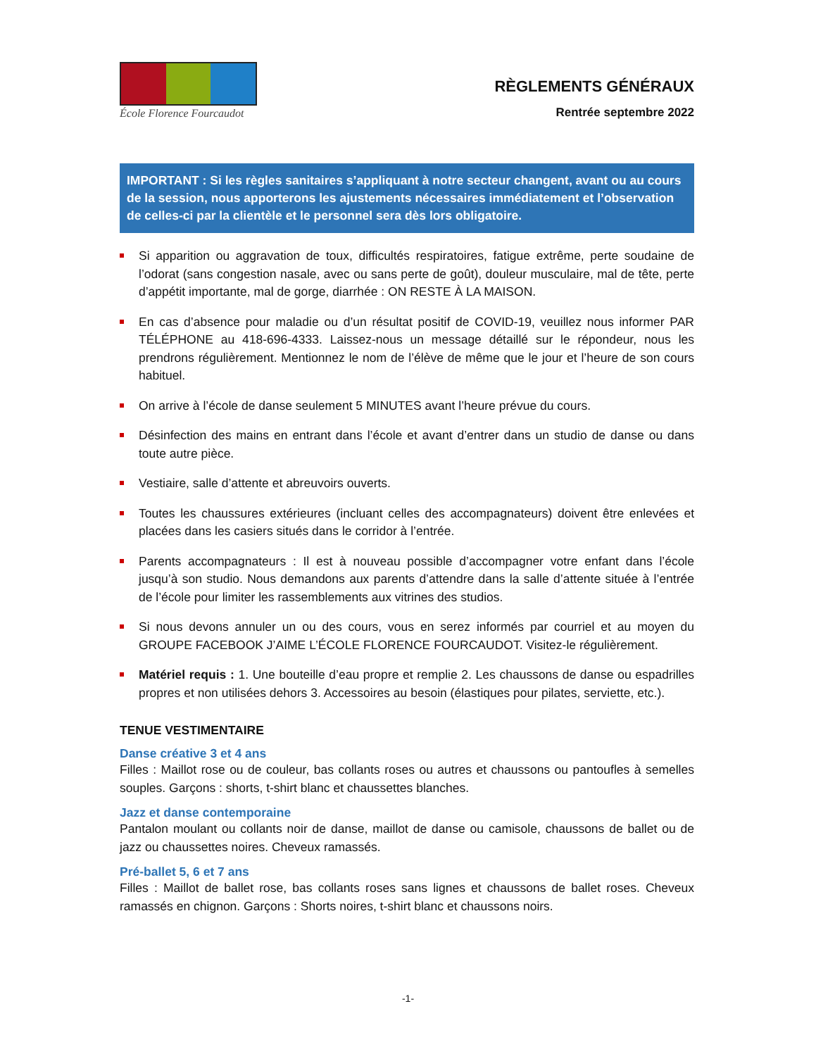École Florence Fourcaudot
RÈGLEMENTS GÉNÉRAUX
Rentrée septembre 2022
IMPORTANT : Si les règles sanitaires s’appliquant à notre secteur changent, avant ou au cours de la session, nous apporterons les ajustements nécessaires immédiatement et l’observation de celles-ci par la clientèle et le personnel sera dès lors obligatoire.
Si apparition ou aggravation de toux, difficultés respiratoires, fatigue extrême, perte soudaine de l’odorat (sans congestion nasale, avec ou sans perte de goût), douleur musculaire, mal de tête, perte d’appétit importante, mal de gorge, diarrhée : ON RESTE À LA MAISON.
En cas d’absence pour maladie ou d’un résultat positif de COVID-19, veuillez nous informer PAR TÉLÉPHONE au 418-696-4333. Laissez-nous un message détaillé sur le répondeur, nous les prendrons régulièrement. Mentionnez le nom de l’élève de même que le jour et l’heure de son cours habituel.
On arrive à l’école de danse seulement 5 MINUTES avant l’heure prévue du cours.
Désinfection des mains en entrant dans l’école et avant d’entrer dans un studio de danse ou dans toute autre pièce.
Vestiaire, salle d’attente et abreuvoirs ouverts.
Toutes les chaussures extérieures (incluant celles des accompagnateurs) doivent être enlevées et placées dans les casiers situés dans le corridor à l’entrée.
Parents accompagnateurs : Il est à nouveau possible d’accompagner votre enfant dans l’école jusqu’à son studio. Nous demandons aux parents d’attendre dans la salle d’attente située à l’entrée de l’école pour limiter les rassemblements aux vitrines des studios.
Si nous devons annuler un ou des cours, vous en serez informés par courriel et au moyen du GROUPE FACEBOOK J’AIME L’ÉCOLE FLORENCE FOURCAUDOT. Visitez-le régulièrement.
Matériel requis : 1. Une bouteille d’eau propre et remplie 2. Les chaussons de danse ou espadrilles propres et non utilisées dehors 3. Accessoires au besoin (élastiques pour pilates, serviette, etc.).
TENUE VESTIMENTAIRE
Danse créative 3 et 4 ans
Filles : Maillot rose ou de couleur, bas collants roses ou autres et chaussons ou pantoufles à semelles souples. Garçons : shorts, t-shirt blanc et chaussettes blanches.
Jazz et danse contemporaine
Pantalon moulant ou collants noir de danse, maillot de danse ou camisole, chaussons de ballet ou de jazz ou chaussettes noires. Cheveux ramassés.
Pré-ballet 5, 6 et 7 ans
Filles : Maillot de ballet rose, bas collants roses sans lignes et chaussons de ballet roses. Cheveux ramassés en chignon. Garçons : Shorts noires, t-shirt blanc et chaussons noirs.
-1-